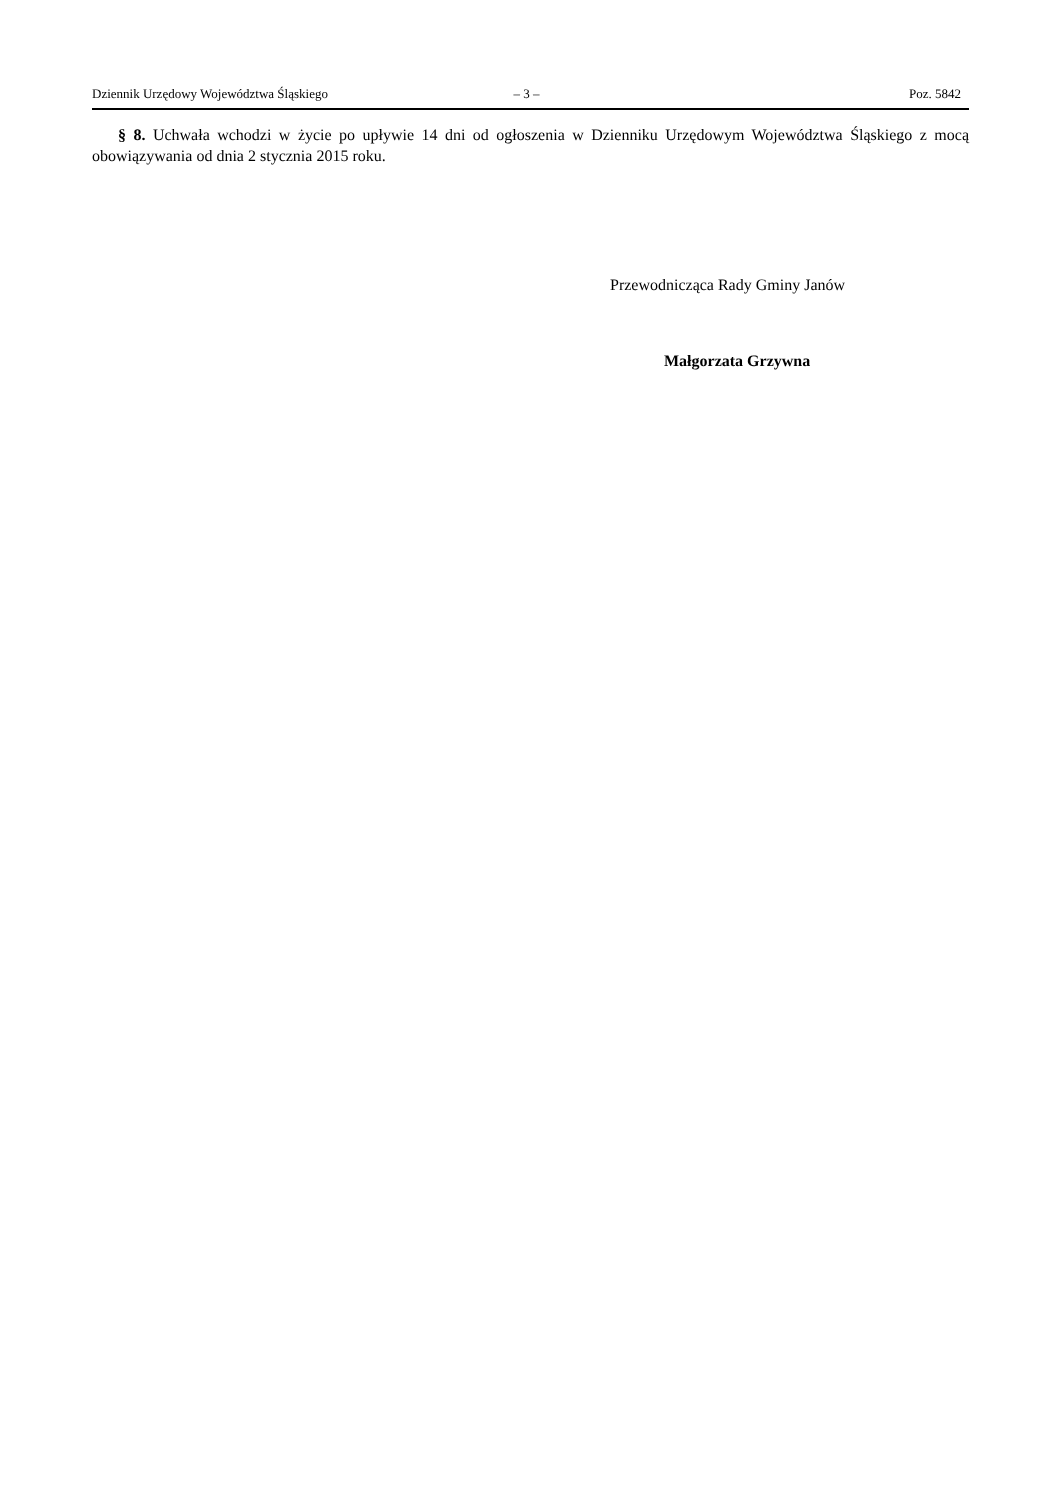Dziennik Urzędowy Województwa Śląskiego – 3 – Poz. 5842
§ 8. Uchwała wchodzi w życie po upływie 14 dni od ogłoszenia w Dzienniku Urzędowym Województwa Śląskiego z mocą obowiązywania od dnia 2 stycznia 2015 roku.
Przewodnicząca Rady Gminy Janów
Małgorzata Grzywna